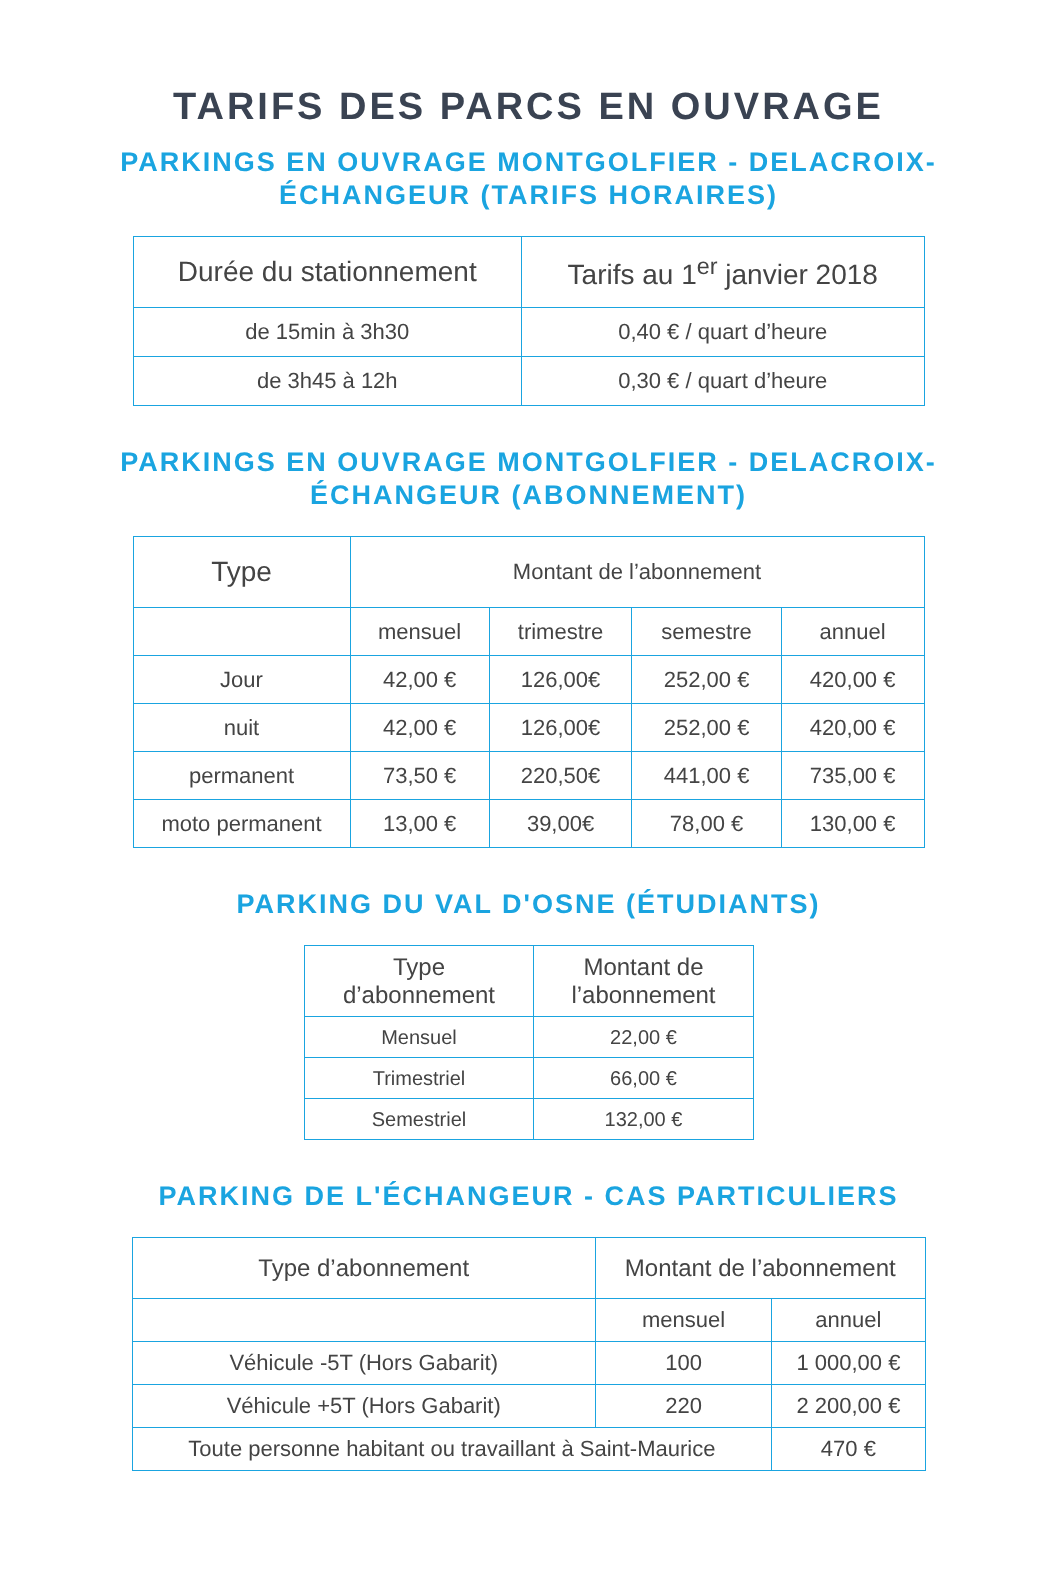TARIFS DES PARCS EN OUVRAGE
PARKINGS EN OUVRAGE MONTGOLFIER - DELACROIX-
ÉCHANGEUR (TARIFS HORAIRES)
| Durée du stationnement | Tarifs au 1<sup>er</sup> janvier 2018 |
| --- | --- |
| de 15min à 3h30 | 0,40 € / quart d’heure |
| de 3h45 à 12h | 0,30 € / quart d’heure |
PARKINGS EN OUVRAGE MONTGOLFIER - DELACROIX-
ÉCHANGEUR (ABONNEMENT)
| Type | Montant de l’abonnement | | | |
| --- | --- | --- | --- | --- |
| | mensuel | trimestre | semestre | annuel |
| Jour | 42,00 € | 126,00€ | 252,00 € | 420,00 € |
| nuit | 42,00 € | 126,00€ | 252,00 € | 420,00 € |
| permanent | 73,50 € | 220,50€ | 441,00 € | 735,00 € |
| moto permanent | 13,00 € | 39,00€ | 78,00 € | 130,00 € |
PARKING DU VAL D'OSNE (ÉTUDIANTS)
| Type d’abonnement | Montant de l’abonnement |
| --- | --- |
| Mensuel | 22,00 € |
| Trimestriel | 66,00 € |
| Semestriel | 132,00 € |
PARKING DE L'ÉCHANGEUR - CAS PARTICULIERS
| Type d’abonnement | Montant de l’abonnement | |
| --- | --- | --- |
| | mensuel | annuel |
| Véhicule -5T (Hors Gabarit) | 100 | 1 000,00 € |
| Véhicule +5T (Hors Gabarit) | 220 | 2 200,00 € |
| Toute personne habitant ou travaillant à Saint-Maurice | | 470 € |